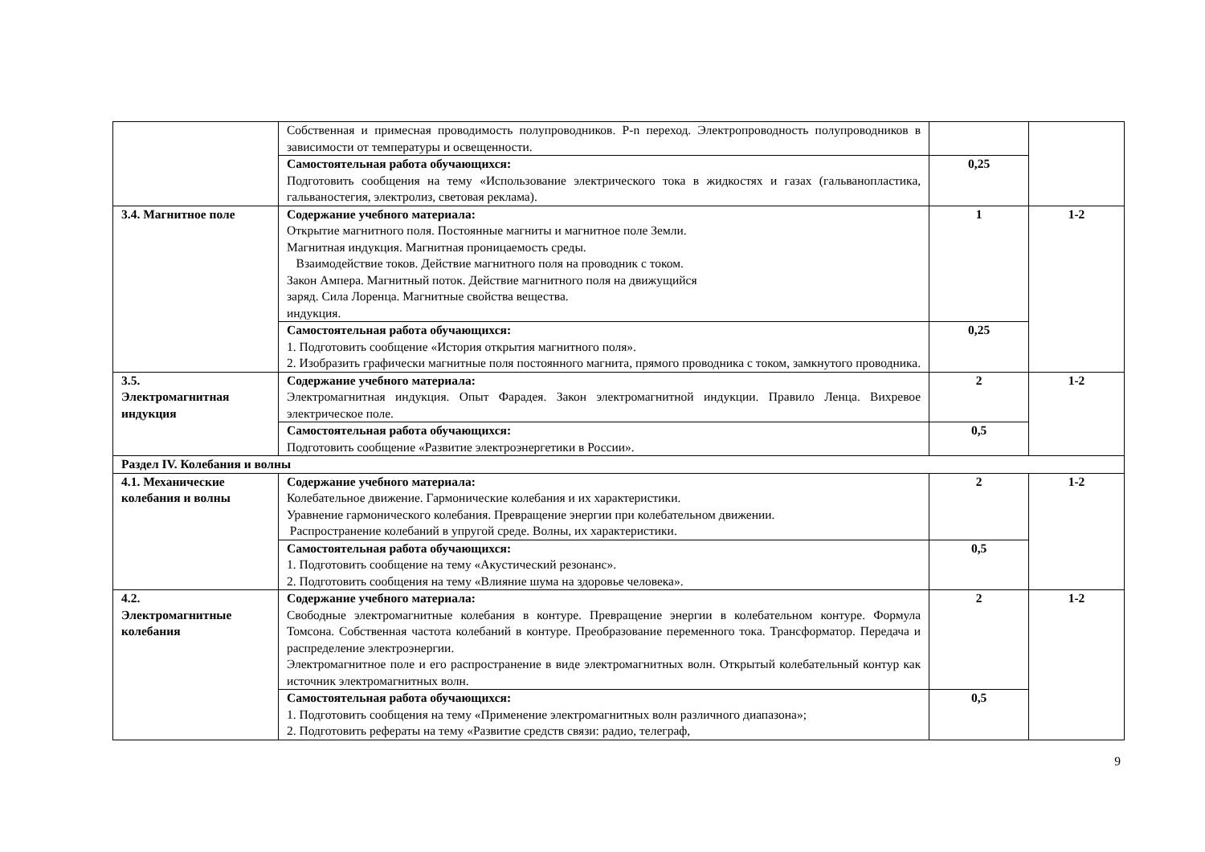| | Собственная и примесная проводимость полупроводников. P-n переход. Электропроводность полупроводников в зависимости от температуры и освещенности. | | |
| | Самостоятельная работа обучающихся: Подготовить сообщения на тему «Использование электрического тока в жидкостях и газах (гальванопластика, гальваностегия, электролиз, световая реклама). | 0,25 | |
| 3.4. Магнитное поле | Содержание учебного материала: Открытие магнитного поля. Постоянные магниты и магнитное поле Земли. Магнитная индукция. Магнитная проницаемость среды. Взаимодействие токов. Действие магнитного поля на проводник с током. Закон Ампера. Магнитный поток. Действие магнитного поля на движущийся заряд. Сила Лоренца. Магнитные свойства вещества. индукция. | 1 | 1-2 |
| | Самостоятельная работа обучающихся: 1. Подготовить сообщение «История открытия магнитного поля». 2. Изобразить графически магнитные поля постоянного магнита, прямого проводника с током, замкнутого проводника. | 0,25 | |
| 3.5. Электромагнитная индукция | Содержание учебного материала: Электромагнитная индукция. Опыт Фарадея. Закон электромагнитной индукции. Правило Ленца. Вихревое электрическое поле. | 2 | 1-2 |
| | Самостоятельная работа обучающихся: Подготовить сообщение «Развитие электроэнергетики в России». | 0,5 | |
| Раздел IV. Колебания и волны | | | |
| 4.1. Механические колебания и волны | Содержание учебного материала: Колебательное движение. Гармонические колебания и их характеристики. Уравнение гармонического колебания. Превращение энергии при колебательном движении. Распространение колебаний в упругой среде. Волны, их характеристики. | 2 | 1-2 |
| | Самостоятельная работа обучающихся: 1. Подготовить сообщение на тему «Акустический резонанс». 2. Подготовить сообщения на тему «Влияние шума на здоровье человека». | 0,5 | |
| 4.2. Электромагнитные колебания | Содержание учебного материала: Свободные электромагнитные колебания в контуре. Превращение энергии в колебательном контуре. Формула Томсона. Собственная частота колебаний в контуре. Преобразование переменного тока. Трансформатор. Передача и распределение электроэнергии. Электромагнитное поле и его распространение в виде электромагнитных волн. Открытый колебательный контур как источник электромагнитных волн. | 2 | 1-2 |
| | Самостоятельная работа обучающихся: 1. Подготовить сообщения на тему «Применение электромагнитных волн различного диапазона»; 2. Подготовить рефераты на тему «Развитие средств связи: радио, телеграф, | 0,5 | |
9